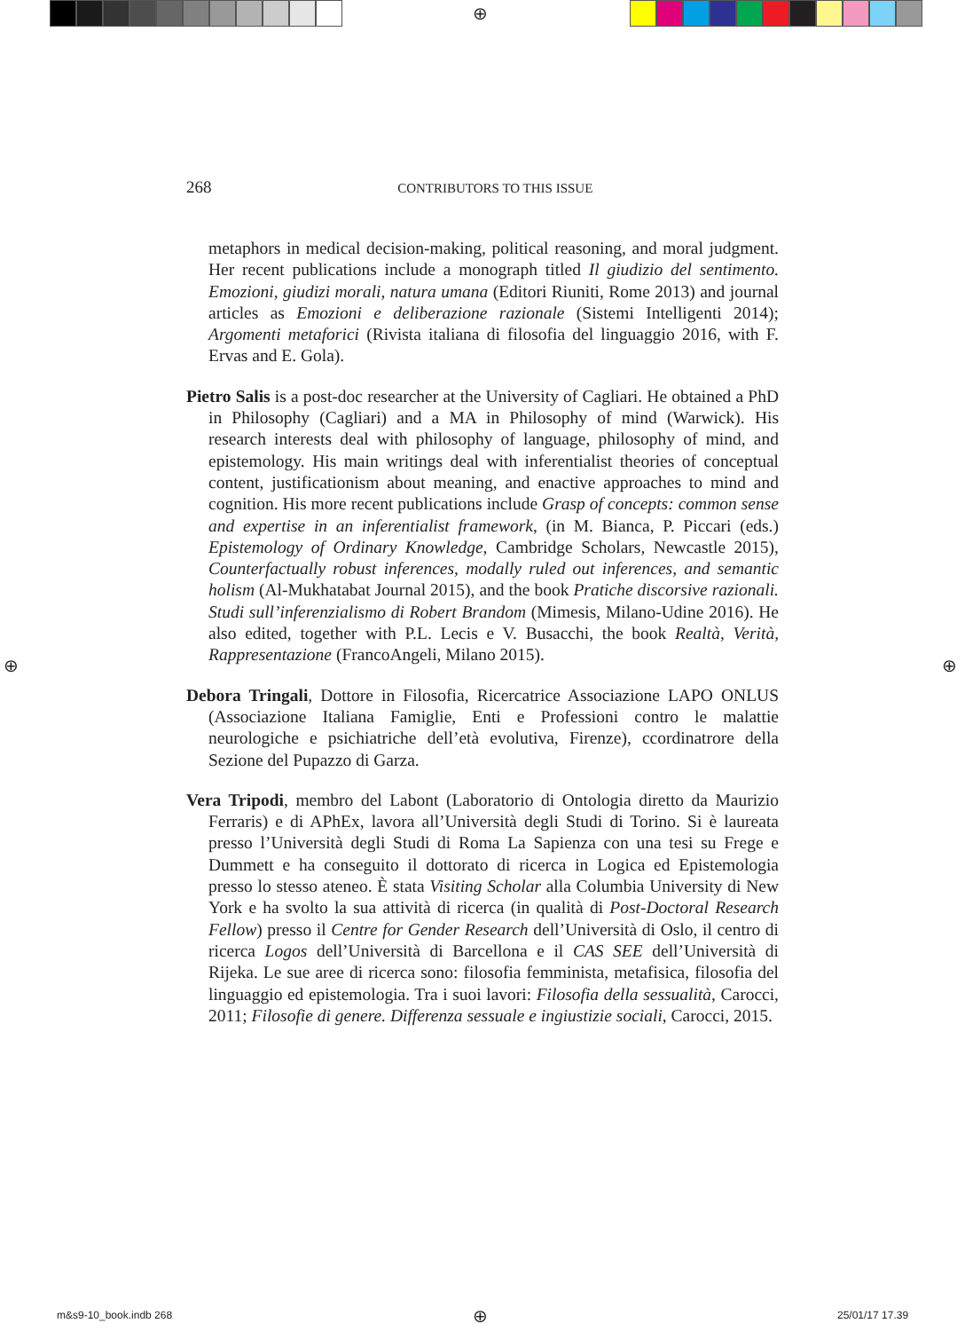⊕
268 CONTRIBUTORS TO THIS ISSUE
metaphors in medical decision-making, political reasoning, and moral judgment. Her recent publications include a monograph titled Il giudizio del sentimento. Emozioni, giudizi morali, natura umana (Editori Riuniti, Rome 2013) and journal articles as Emozioni e deliberazione razionale (Sistemi Intelligenti 2014); Argomenti metaforici (Rivista italiana di filosofia del linguaggio 2016, with F. Ervas and E. Gola).
Pietro Salis is a post-doc researcher at the University of Cagliari. He obtained a PhD in Philosophy (Cagliari) and a MA in Philosophy of mind (Warwick). His research interests deal with philosophy of language, philosophy of mind, and epistemology. His main writings deal with inferentialist theories of conceptual content, justificationism about meaning, and enactive approaches to mind and cognition. His more recent publications include Grasp of concepts: common sense and expertise in an inferentialist framework, (in M. Bianca, P. Piccari (eds.) Epistemology of Ordinary Knowledge, Cambridge Scholars, Newcastle 2015), Counterfactually robust inferences, modally ruled out inferences, and semantic holism (Al-Mukhatabat Journal 2015), and the book Pratiche discorsive razionali. Studi sull’inferenzialismo di Robert Brandom (Mimesis, Milano-Udine 2016). He also edited, together with P.L. Lecis e V. Busacchi, the book Realtà, Verità, Rappresentazione (FrancoAngeli, Milano 2015).
Debora Tringali, Dottore in Filosofia, Ricercatrice Associazione LAPO ONLUS (Associazione Italiana Famiglie, Enti e Professioni contro le malattie neurologiche e psichiatriche dell’età evolutiva, Firenze), ccordinatrore della Sezione del Pupazzo di Garza.
Vera Tripodi, membro del Labont (Laboratorio di Ontologia diretto da Maurizio Ferraris) e di APhEx, lavora all’Università degli Studi di Torino. Si è laureata presso l’Università degli Studi di Roma La Sapienza con una tesi su Frege e Dummett e ha conseguito il dottorato di ricerca in Logica ed Epistemologia presso lo stesso ateneo. È stata Visiting Scholar alla Columbia University di New York e ha svolto la sua attività di ricerca (in qualità di Post-Doctoral Research Fellow) presso il Centre for Gender Research dell’Università di Oslo, il centro di ricerca Logos dell’Università di Barcellona e il CAS SEE dell’Università di Rijeka. Le sue aree di ricerca sono: filosofia femminista, metafisica, filosofia del linguaggio ed epistemologia. Tra i suoi lavori: Filosofia della sessualità, Carocci, 2011; Filosofie di genere. Differenza sessuale e ingiustizie sociali, Carocci, 2015.
⊕ ⊕
m&s9-10_book.indb 268 ⊕ 25/01/17 17.39